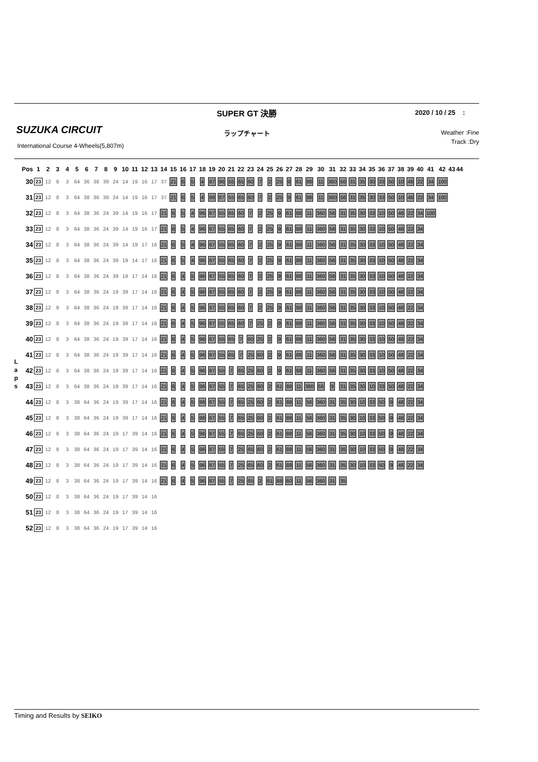SUPER GT 決勝
2020 / 10 / 25 :
SUZUKA CIRCUIT
ラップチャート
Weather :Fine
Track :Dry
International Course 4-Wheels(5,807m)
L
a
p
s
| Pos | 1 | 2 | 3 | 4 | 5 | 6 | 7 | 8 | 9 | 10 | 11 | 12 | 13 | 14 | 15 | 16 | 17 | 18 | 19 | 20 | 21 | 22 | 23 | 24 | 25 | 26 | 27 | 28 | 29 | 30 | 31 | 32 | 33 | 34 | 35 | 36 | 37 | 38 | 39 | 40 | 41 | 42 | 43 | 44 |
| --- | --- | --- | --- | --- | --- | --- | --- | --- | --- | --- | --- | --- | --- | --- | --- | --- | --- | --- | --- | --- | --- | --- | --- | --- | --- | --- | --- | --- | --- | --- | --- | --- | --- | --- | --- | --- | --- | --- | --- | --- | --- | --- | --- | --- |
| 30 | 23 | 12 | 8 | 3 | 64 | 36 | 38 | 39 | 24 | 14 | 19 | 16 | 17 | 37 | 21 | 6 | 5 | 4 | 87 | 96 | 55 | 65 | 60 | 7 | 2 | 25 | 9 | 61 | 88 | 11 | 360 | 56 | 31 | 35 | 30 | 33 | 50 | 10 | 48 | 22 | 34 | 100 | | |
| 31 | 23 | 12 | 8 | 3 | 64 | 38 | 36 | 39 | 24 | 14 | 19 | 16 | 17 | 37 | 21 | 6 | 5 | 4 | 96 | 87 | 55 | 65 | 60 | 7 | 2 | 25 | 9 | 61 | 88 | 11 | 360 | 56 | 31 | 35 | 30 | 33 | 50 | 10 | 48 | 22 | 34 | 100 | | |
| 32 | 23 | 12 | 8 | 3 | 64 | 38 | 36 | 24 | 39 | 14 | 19 | 16 | 17 | 21 | 6 | 5 | 4 | 96 | 87 | 55 | 65 | 60 | 7 | 2 | 25 | 9 | 61 | 88 | 11 | 360 | 56 | 31 | 35 | 30 | 33 | 10 | 50 | 48 | 22 | 34 | 100 | | | |
| 33 | 23 | 12 | 8 | 3 | 64 | 38 | 36 | 24 | 39 | 14 | 19 | 16 | 17 | 21 | 6 | 5 | 4 | 96 | 87 | 55 | 65 | 60 | 7 | 2 | 25 | 9 | 61 | 88 | 11 | 360 | 56 | 31 | 35 | 30 | 33 | 10 | 50 | 48 | 22 | 34 | | | | |
| 34 | 23 | 12 | 8 | 3 | 64 | 38 | 36 | 24 | 39 | 14 | 19 | 17 | 16 | 21 | 6 | 5 | 4 | 96 | 87 | 55 | 65 | 60 | 7 | 2 | 25 | 9 | 61 | 88 | 11 | 360 | 56 | 31 | 35 | 30 | 33 | 10 | 50 | 48 | 22 | 34 | | | | |
| 35 | 23 | 12 | 8 | 3 | 64 | 38 | 36 | 24 | 39 | 19 | 14 | 17 | 16 | 21 | 6 | 5 | 4 | 96 | 87 | 55 | 65 | 60 | 7 | 2 | 25 | 9 | 61 | 88 | 11 | 360 | 56 | 31 | 35 | 30 | 33 | 10 | 50 | 48 | 22 | 34 | | | | |
| 36 | 23 | 12 | 8 | 3 | 64 | 38 | 36 | 24 | 39 | 19 | 17 | 14 | 16 | 21 | 6 | 4 | 5 | 96 | 87 | 55 | 65 | 60 | 7 | 2 | 25 | 9 | 61 | 88 | 11 | 360 | 56 | 31 | 35 | 30 | 33 | 10 | 50 | 48 | 22 | 34 | | | | |
| 37 | 23 | 12 | 8 | 3 | 64 | 38 | 36 | 24 | 19 | 39 | 17 | 14 | 16 | 21 | 6 | 4 | 5 | 96 | 87 | 55 | 65 | 60 | 7 | 2 | 25 | 9 | 61 | 88 | 11 | 360 | 56 | 31 | 35 | 30 | 33 | 10 | 50 | 48 | 22 | 34 | | | | |
| 38 | 23 | 12 | 8 | 3 | 64 | 38 | 36 | 24 | 19 | 39 | 17 | 14 | 16 | 21 | 6 | 4 | 5 | 96 | 87 | 55 | 65 | 60 | 7 | 2 | 25 | 9 | 61 | 88 | 11 | 360 | 56 | 31 | 35 | 30 | 33 | 10 | 50 | 48 | 22 | 34 | | | | |
| 39 | 23 | 12 | 8 | 3 | 64 | 38 | 36 | 24 | 19 | 39 | 17 | 14 | 16 | 21 | 6 | 4 | 5 | 96 | 87 | 55 | 65 | 60 | 7 | 25 | 2 | 9 | 61 | 88 | 11 | 360 | 56 | 31 | 35 | 30 | 33 | 10 | 50 | 48 | 22 | 34 | | | | |
| 40 | 23 | 12 | 8 | 3 | 64 | 38 | 36 | 24 | 19 | 39 | 17 | 14 | 16 | 21 | 6 | 4 | 5 | 96 | 87 | 55 | 65 | 7 | 60 | 25 | 2 | 9 | 61 | 88 | 11 | 360 | 56 | 31 | 35 | 30 | 33 | 10 | 50 | 48 | 22 | 34 | | | | |
| 41 | 23 | 12 | 8 | 3 | 64 | 38 | 36 | 24 | 19 | 39 | 17 | 14 | 16 | 21 | 6 | 4 | 5 | 96 | 87 | 55 | 65 | 7 | 25 | 60 | 2 | 9 | 61 | 88 | 11 | 360 | 56 | 31 | 35 | 30 | 33 | 10 | 50 | 48 | 22 | 34 | | | | |
| 42 | 23 | 12 | 8 | 3 | 64 | 38 | 36 | 24 | 19 | 39 | 17 | 14 | 16 | 21 | 6 | 4 | 5 | 96 | 87 | 55 | 7 | 65 | 25 | 60 | 2 | 9 | 61 | 88 | 11 | 360 | 56 | 31 | 35 | 30 | 33 | 10 | 50 | 48 | 22 | 34 | | | | |
| 43 | 23 | 12 | 8 | 3 | 64 | 38 | 36 | 24 | 19 | 39 | 17 | 14 | 16 | 21 | 6 | 4 | 5 | 96 | 87 | 55 | 7 | 65 | 25 | 60 | 2 | 61 | 88 | 11 | 360 | 56 | 9 | 31 | 35 | 30 | 10 | 33 | 50 | 48 | 22 | 34 | | | | |
| 44 | 23 | 12 | 8 | 3 | 38 | 64 | 36 | 24 | 19 | 39 | 17 | 14 | 16 | 21 | 6 | 4 | 5 | 96 | 87 | 55 | 7 | 65 | 25 | 60 | 2 | 61 | 88 | 11 | 56 | 360 | 31 | 35 | 30 | 10 | 33 | 50 | 9 | 48 | 22 | 34 | | | | |
| 45 | 23 | 12 | 8 | 3 | 38 | 64 | 36 | 24 | 19 | 39 | 17 | 14 | 16 | 21 | 6 | 4 | 5 | 96 | 87 | 55 | 7 | 65 | 25 | 60 | 2 | 61 | 88 | 11 | 56 | 360 | 31 | 35 | 30 | 10 | 33 | 50 | 9 | 48 | 22 | 34 | | | | |
| 46 | 23 | 12 | 8 | 3 | 38 | 64 | 36 | 24 | 19 | 17 | 39 | 14 | 16 | 21 | 6 | 4 | 5 | 96 | 87 | 55 | 7 | 65 | 25 | 60 | 2 | 61 | 88 | 11 | 56 | 360 | 31 | 35 | 30 | 10 | 33 | 50 | 9 | 48 | 22 | 34 | | | | |
| 47 | 23 | 12 | 8 | 3 | 38 | 64 | 36 | 24 | 19 | 17 | 39 | 14 | 16 | 21 | 6 | 4 | 5 | 96 | 87 | 55 | 7 | 25 | 65 | 60 | 2 | 61 | 88 | 11 | 56 | 360 | 31 | 35 | 30 | 10 | 33 | 50 | 9 | 48 | 22 | 34 | | | | |
| 48 | 23 | 12 | 8 | 3 | 38 | 64 | 36 | 24 | 19 | 17 | 39 | 14 | 16 | 21 | 6 | 4 | 5 | 96 | 87 | 55 | 7 | 25 | 65 | 60 | 2 | 61 | 88 | 11 | 56 | 360 | 31 | 35 | 30 | 10 | 33 | 50 | 9 | 48 | 22 | 34 | | | | |
| 49 | 23 | 12 | 8 | 3 | 38 | 64 | 36 | 24 | 19 | 17 | 39 | 14 | 16 | 21 | 6 | 4 | 5 | 96 | 87 | 55 | 7 | 25 | 65 | 2 | 61 | 88 | 60 | 11 | 56 | 360 | 31 | 35 | | | | | | | | | | | | |
| 50 | 23 | 12 | 8 | 3 | 38 | 64 | 36 | 24 | 19 | 17 | 39 | 14 | 16 | | | | | | | | | | | | | | | | | | | | | | | | | | | | | | | |
| 51 | 23 | 12 | 8 | 3 | 38 | 64 | 36 | 24 | 19 | 17 | 39 | 14 | 16 | | | | | | | | | | | | | | | | | | | | | | | | | | | | | | | |
| 52 | 23 | 12 | 8 | 3 | 38 | 64 | 36 | 24 | 19 | 17 | 39 | 14 | 16 | | | | | | | | | | | | | | | | | | | | | | | | | | | | | | | |
Timing and Results by SEIKO